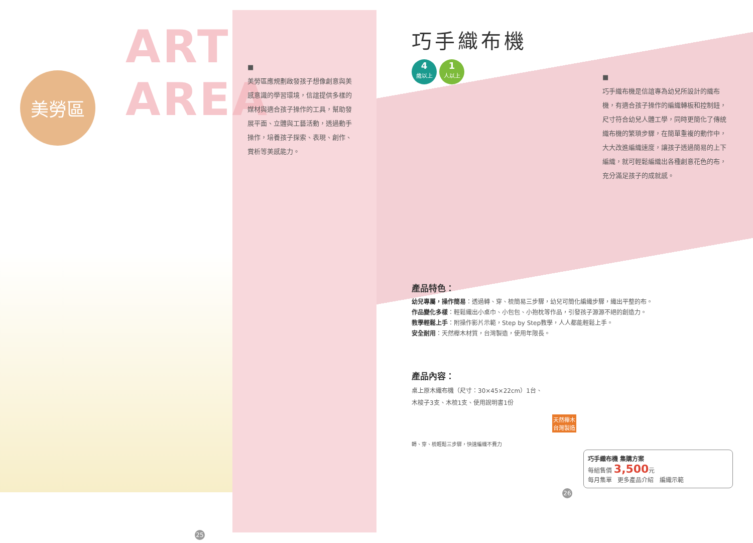ART AREA
美勞區
25
■
美勞區應規劃啟發孩子想像創意與美感意識的學習環境，信誼提供多樣的媒材與適合孩子操作的工具，幫助發展平面、立體與工藝活動，透過動手操作，培養孩子探索、表現、創作、賞析等美感能力。
巧手織布機
4
歲以上 1
人以上
■
巧手織布機是信誼專為幼兒所設計的織布機，有適合孩子操作的編織轉板和控制鈕，尺寸符合幼兒人體工學，同時更簡化了傳統織布機的繁瑣步驟，在簡單重複的動作中，大大改進編織速度，讓孩子透過簡易的上下編織，就可輕鬆編織出各種創意花色的布，充分滿足孩子的成就感。
產品特色：
幼兒專屬，操作簡易：透過轉、穿、梳簡易三步驟，幼兒可簡化編織步驟，織出平整的布。
作品變化多樣：輕鬆織出小桌巾、小包包、小抱枕等作品，引發孩子源源不絕的創造力。
教學輕鬆上手：附操作影片示範，Step by Step教學，人人都能輕鬆上手。
安全耐用：天然櫸木材質，台灣製造，使用年限長。
產品內容：
桌上原木織布機（尺寸：30×45×22cm）1台、
木梭子3支、木梳1支、使用說明書1份
天然櫸木
台灣製造
轉、穿、梳輕鬆三步驟，快速編織不費力
巧手織布機 集購方案
每組售價 3,500元
每月集單 更多產品介紹 編織示範
26